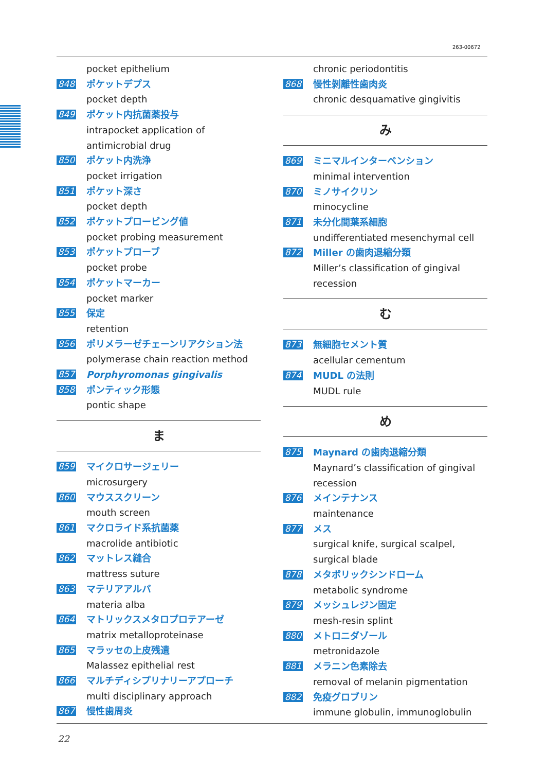263-00672
pocket epithelium
848 ポケットデプス
pocket depth
849 ポケット内抗菌薬投与
intrapocket application of antimicrobial drug
850 ポケット内洗浄
pocket irrigation
851 ポケット深さ
pocket depth
852 ポケットプロービング値
pocket probing measurement
853 ポケットプローブ
pocket probe
854 ポケットマーカー
pocket marker
855 保定
retention
856 ポリメラーゼチェーンリアクション法
polymerase chain reaction method
857 Porphyromonas gingivalis
858 ポンティック形態
pontic shape
ま
859 マイクロサージェリー
microsurgery
860 マウススクリーン
mouth screen
861 マクロライド系抗菌薬
macrolide antibiotic
862 マットレス縫合
mattress suture
863 マテリアアルバ
materia alba
864 マトリックスメタロプロテアーゼ
matrix metalloproteinase
865 マラッセの上皮残遺
Malassez epithelial rest
866 マルチディシプリナリーアプローチ
multi disciplinary approach
867 慢性歯周炎
chronic periodontitis
868 慢性剝離性歯肉炎
chronic desquamative gingivitis
み
869 ミニマルインターベンション
minimal intervention
870 ミノサイクリン
minocycline
871 未分化間葉系細胞
undifferentiated mesenchymal cell
872 Miller の歯肉退縮分類
Miller’s classification of gingival recession
む
873 無細胞セメント質
acellular cementum
874 MUDL の法則
MUDL rule
め
875 Maynard の歯肉退縮分類
Maynard’s classification of gingival recession
876 メインテナンス
maintenance
877 メス
surgical knife, surgical scalpel, surgical blade
878 メタボリックシンドローム
metabolic syndrome
879 メッシュレジン固定
mesh-resin splint
880 メトロニダゾール
metronidazole
881 メラニン色素除去
removal of melanin pigmentation
882 免疫グロブリン
immune globulin, immunoglobulin
22